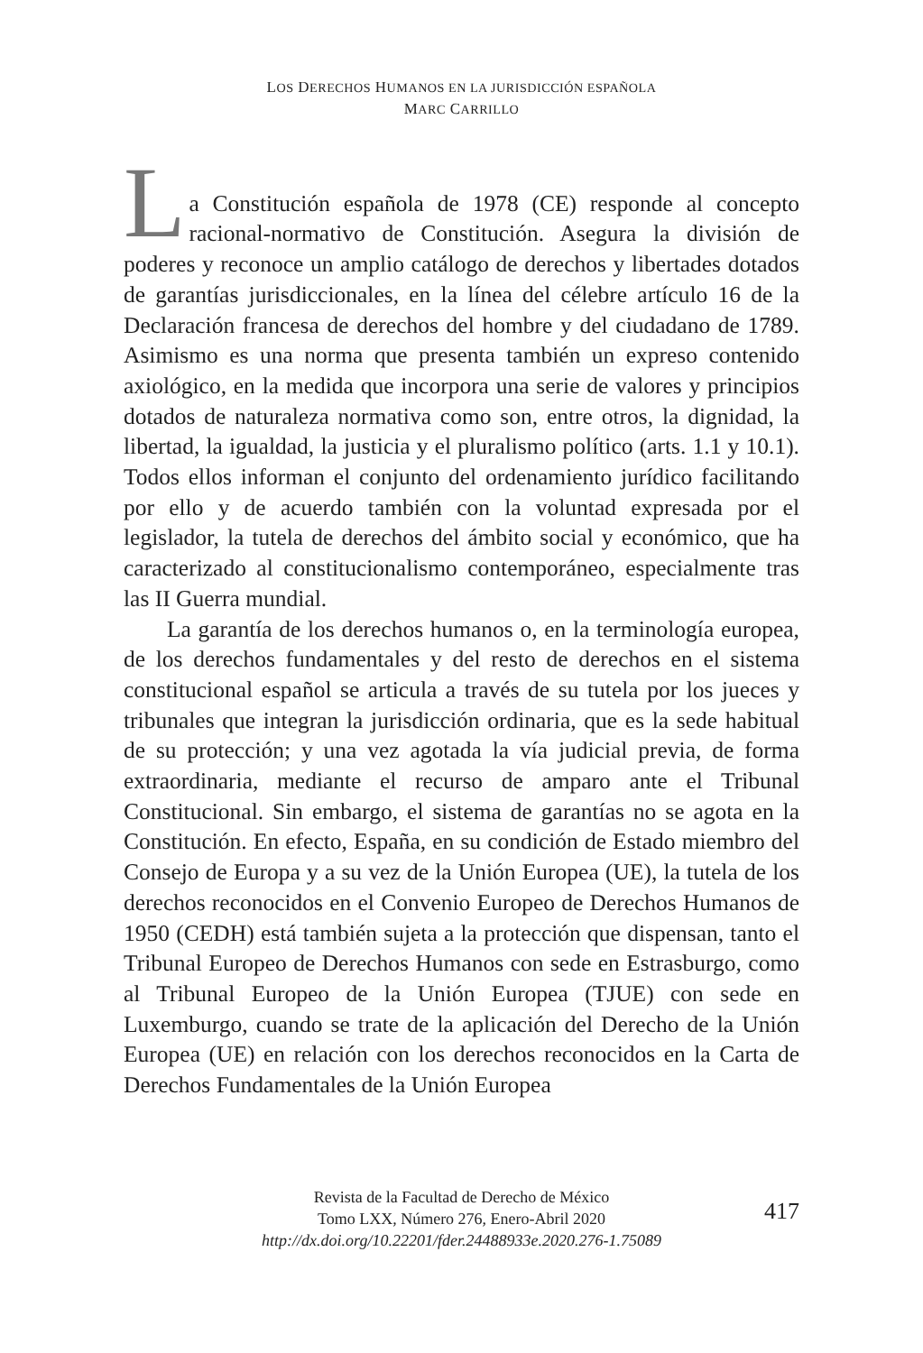LOS DERECHOS HUMANOS EN LA JURISDICCIÓN ESPAÑOLA
MARC CARRILLO
L
a Constitución española de 1978 (CE) responde al concepto racional-normativo de Constitución. Asegura la división de poderes y reconoce un amplio catálogo de derechos y libertades dotados de garantías jurisdiccionales, en la línea del célebre artículo 16 de la Declaración francesa de derechos del hombre y del ciudadano de 1789. Asimismo es una norma que presenta también un expreso contenido axiológico, en la medida que incorpora una serie de valores y principios dotados de naturaleza normativa como son, entre otros, la dignidad, la libertad, la igualdad, la justicia y el pluralismo político (arts. 1.1 y 10.1). Todos ellos informan el conjunto del ordenamiento jurídico facilitando por ello y de acuerdo también con la voluntad expresada por el legislador, la tutela de derechos del ámbito social y económico, que ha caracterizado al constitucionalismo contemporáneo, especialmente tras las II Guerra mundial.
La garantía de los derechos humanos o, en la terminología europea, de los derechos fundamentales y del resto de derechos en el sistema constitucional español se articula a través de su tutela por los jueces y tribunales que integran la jurisdicción ordinaria, que es la sede habitual de su protección; y una vez agotada la vía judicial previa, de forma extraordinaria, mediante el recurso de amparo ante el Tribunal Constitucional. Sin embargo, el sistema de garantías no se agota en la Constitución. En efecto, España, en su condición de Estado miembro del Consejo de Europa y a su vez de la Unión Europea (UE), la tutela de los derechos reconocidos en el Convenio Europeo de Derechos Humanos de 1950 (CEDH) está también sujeta a la protección que dispensan, tanto el Tribunal Europeo de Derechos Humanos con sede en Estrasburgo, como al Tribunal Europeo de la Unión Europea (TJUE) con sede en Luxemburgo, cuando se trate de la aplicación del Derecho de la Unión Europea (UE) en relación con los derechos reconocidos en la Carta de Derechos Fundamentales de la Unión Europea
Revista de la Facultad de Derecho de México
Tomo LXX, Número 276, Enero-Abril 2020
http://dx.doi.org/10.22201/fder.24488933e.2020.276-1.75089
417